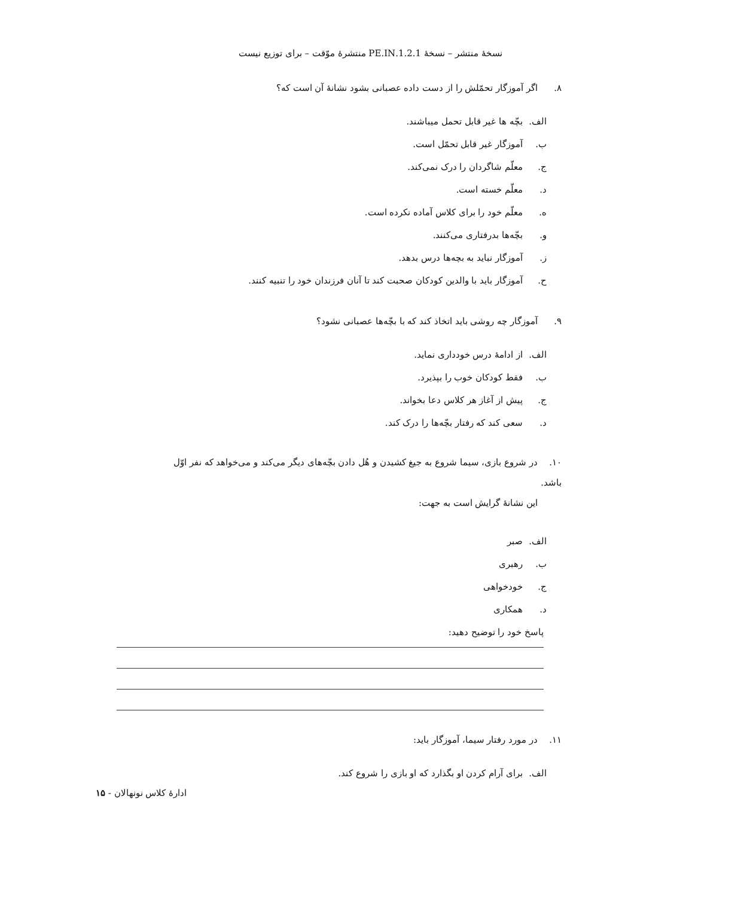نسخهٔ منتشر – نسخهٔ 1.2.1.PE.IN منتشرهٔ موّقت – برای توزیع نیست
۸. اگر آموزگار تحمّلش را از دست داده عصبانی بشود نشانهٔ آن است که؟
الف. بچّه ها غیر قابل تحمل میباشند.
ب. آموزگار غیر قابل تحمّل است.
ج. معلّم شاگردان را درک نمی‌کند.
د. معلّم خسته است.
ه. معلّم خود را برای کلاس آماده نکرده است.
و. بچّه‌ها بدرفتاری می‌کنند.
ز. آموزگار نباید به بچه‌ها درس بدهد.
ح. آموزگار باید با والدین کودکان صحبت کند تا آنان فرزندان خود را تنبیه کنند.
۹. آموزگار چه روشی باید اتخاذ کند که با بچّه‌ها عصبانی نشود؟
الف. از ادامهٔ درس خودداری نماید.
ب. فقط کودکان خوب را بپذیرد.
ج. پیش از آغاز هر کلاس دعا بخواند.
د. سعی کند که رفتار بچّه‌ها را درک کند.
۱۰. در شروع بازی، سیما شروع به جیغ کشیدن و هُل دادن بچّه‌های دیگر می‌کند و می‌خواهد که نفر اوّل باشد.
این نشانهٔ گرایش است به جهت:
الف. صبر
ب. رهبری
ج. خودخواهی
د. همکاری
پاسخ خود را توضیح دهید:
۱۱. در مورد رفتار سیما، آموزگار باید:
الف. برای آرام کردن او بگذارد که او بازی را شروع کند.
ادارهٔ کلاس نونهالان - ۱۵